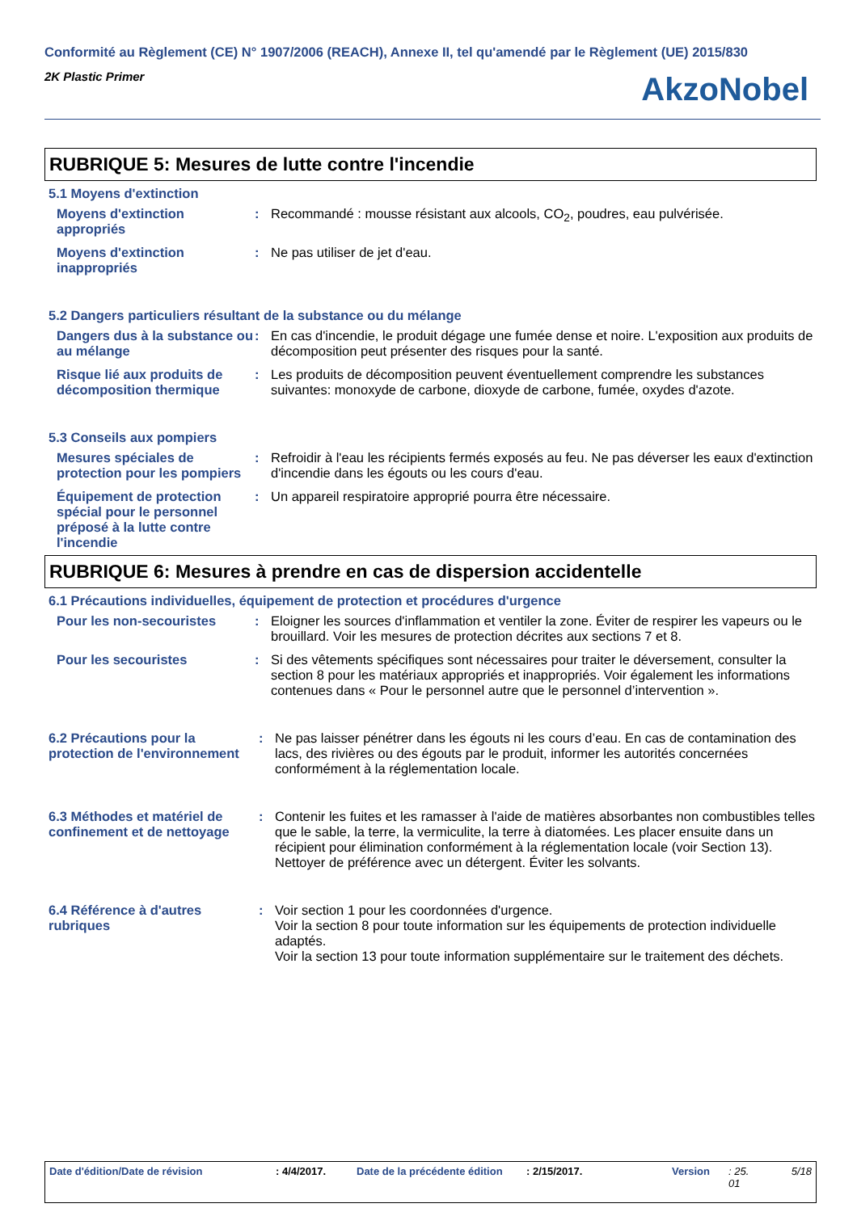Conformité au Règlement (CE) N° 1907/2006 (REACH), Annexe II, tel qu'amendé par le Règlement (UE) 2015/830
2K Plastic Primer
AkzoNobel
RUBRIQUE 5: Mesures de lutte contre l'incendie
5.1 Moyens d'extinction
Moyens d'extinction appropriés
: Recommandé : mousse résistant aux alcools, CO<sub>2</sub>, poudres, eau pulvérisée.
Moyens d'extinction inappropriés
: Ne pas utiliser de jet d'eau.
5.2 Dangers particuliers résultant de la substance ou du mélange
Dangers dus à la substance ou au mélange
: En cas d'incendie, le produit dégage une fumée dense et noire. L'exposition aux produits de décomposition peut présenter des risques pour la santé.
Risque lié aux produits de décomposition thermique
: Les produits de décomposition peuvent éventuellement comprendre les substances suivantes: monoxyde de carbone, dioxyde de carbone, fumée, oxydes d'azote.
5.3 Conseils aux pompiers
Mesures spéciales de protection pour les pompiers
: Refroidir à l'eau les récipients fermés exposés au feu. Ne pas déverser les eaux d'extinction d'incendie dans les égouts ou les cours d'eau.
Équipement de protection spécial pour le personnel préposé à la lutte contre l'incendie
: Un appareil respiratoire approprié pourra être nécessaire.
RUBRIQUE 6: Mesures à prendre en cas de dispersion accidentelle
6.1 Précautions individuelles, équipement de protection et procédures d'urgence
Pour les non-secouristes : Eloigner les sources d'inflammation et ventiler la zone. Éviter de respirer les vapeurs ou le brouillard. Voir les mesures de protection décrites aux sections 7 et 8.
Pour les secouristes : Si des vêtements spécifiques sont nécessaires pour traiter le déversement, consulter la section 8 pour les matériaux appropriés et inappropriés. Voir également les informations contenues dans « Pour le personnel autre que le personnel d’intervention ».
6.2 Précautions pour la protection de l'environnement
: Ne pas laisser pénétrer dans les égouts ni les cours d’eau. En cas de contamination des lacs, des rivières ou des égouts par le produit, informer les autorités concernées conformément à la réglementation locale.
6.3 Méthodes et matériel de confinement et de nettoyage
: Contenir les fuites et les ramasser à l'aide de matières absorbantes non combustibles telles que le sable, la terre, la vermiculite, la terre à diatomées. Les placer ensuite dans un récipient pour élimination conformément à la réglementation locale (voir Section 13). Nettoyer de préférence avec un détergent. Éviter les solvants.
6.4 Référence à d'autres rubriques
: Voir section 1 pour les coordonnées d'urgence.
Voir la section 8 pour toute information sur les équipements de protection individuelle adaptés.
Voir la section 13 pour toute information supplémentaire sur le traitement des déchets.
Date d'édition/Date de révision : 4/4/2017. Date de la précédente édition : 2/15/2017. Version : 25.
01 5/18